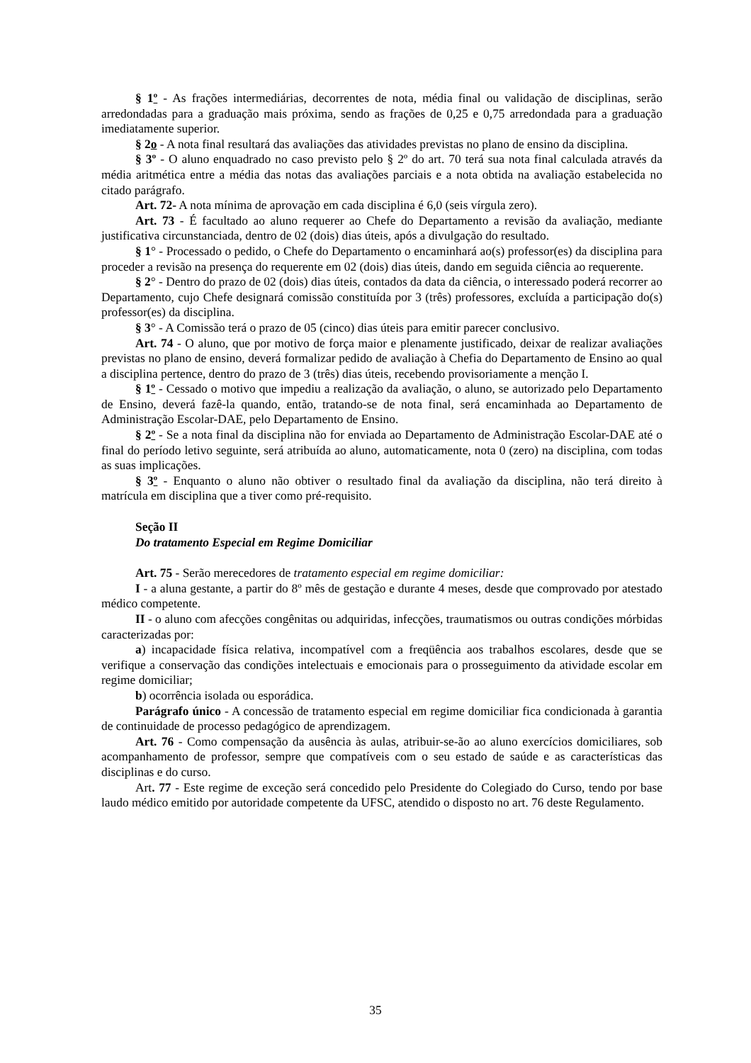§ 1º - As frações intermediárias, decorrentes de nota, média final ou validação de disciplinas, serão arredondadas para a graduação mais próxima, sendo as frações de 0,25 e 0,75 arredondada para a graduação imediatamente superior.
§ 2o - A nota final resultará das avaliações das atividades previstas no plano de ensino da disciplina.
§ 3º - O aluno enquadrado no caso previsto pelo § 2º do art. 70 terá sua nota final calculada através da média aritmética entre a média das notas das avaliações parciais e a nota obtida na avaliação estabelecida no citado parágrafo.
Art. 72- A nota mínima de aprovação em cada disciplina é 6,0 (seis vírgula zero).
Art. 73 - É facultado ao aluno requerer ao Chefe do Departamento a revisão da avaliação, mediante justificativa circunstanciada, dentro de 02 (dois) dias úteis, após a divulgação do resultado.
§ 1° - Processado o pedido, o Chefe do Departamento o encaminhará ao(s) professor(es) da disciplina para proceder a revisão na presença do requerente em 02 (dois) dias úteis, dando em seguida ciência ao requerente.
§ 2° - Dentro do prazo de 02 (dois) dias úteis, contados da data da ciência, o interessado poderá recorrer ao Departamento, cujo Chefe designará comissão constituída por 3 (três) professores, excluída a participação do(s) professor(es) da disciplina.
§ 3° - A Comissão terá o prazo de 05 (cinco) dias úteis para emitir parecer conclusivo.
Art. 74 - O aluno, que por motivo de força maior e plenamente justificado, deixar de realizar avaliações previstas no plano de ensino, deverá formalizar pedido de avaliação à Chefia do Departamento de Ensino ao qual a disciplina pertence, dentro do prazo de 3 (três) dias úteis, recebendo provisoriamente a menção I.
§ 1º - Cessado o motivo que impediu a realização da avaliação, o aluno, se autorizado pelo Departamento de Ensino, deverá fazê-la quando, então, tratando-se de nota final, será encaminhada ao Departamento de Administração Escolar-DAE, pelo Departamento de Ensino.
§ 2º - Se a nota final da disciplina não for enviada ao Departamento de Administração Escolar-DAE até o final do período letivo seguinte, será atribuída ao aluno, automaticamente, nota 0 (zero) na disciplina, com todas as suas implicações.
§ 3º - Enquanto o aluno não obtiver o resultado final da avaliação da disciplina, não terá direito à matrícula em disciplina que a tiver como pré-requisito.
Seção II
Do tratamento Especial em Regime Domiciliar
Art. 75 - Serão merecedores de tratamento especial em regime domiciliar:
I - a aluna gestante, a partir do 8º mês de gestação e durante 4 meses, desde que comprovado por atestado médico competente.
II - o aluno com afecções congênitas ou adquiridas, infecções, traumatismos ou outras condições mórbidas caracterizadas por:
a) incapacidade física relativa, incompatível com a freqüência aos trabalhos escolares, desde que se verifique a conservação das condições intelectuais e emocionais para o prosseguimento da atividade escolar em regime domiciliar;
b) ocorrência isolada ou esporádica.
Parágrafo único - A concessão de tratamento especial em regime domiciliar fica condicionada à garantia de continuidade de processo pedagógico de aprendizagem.
Art. 76 - Como compensação da ausência às aulas, atribuir-se-ão ao aluno exercícios domiciliares, sob acompanhamento de professor, sempre que compatíveis com o seu estado de saúde e as características das disciplinas e do curso.
Art. 77 - Este regime de exceção será concedido pelo Presidente do Colegiado do Curso, tendo por base laudo médico emitido por autoridade competente da UFSC, atendido o disposto no art. 76 deste Regulamento.
35